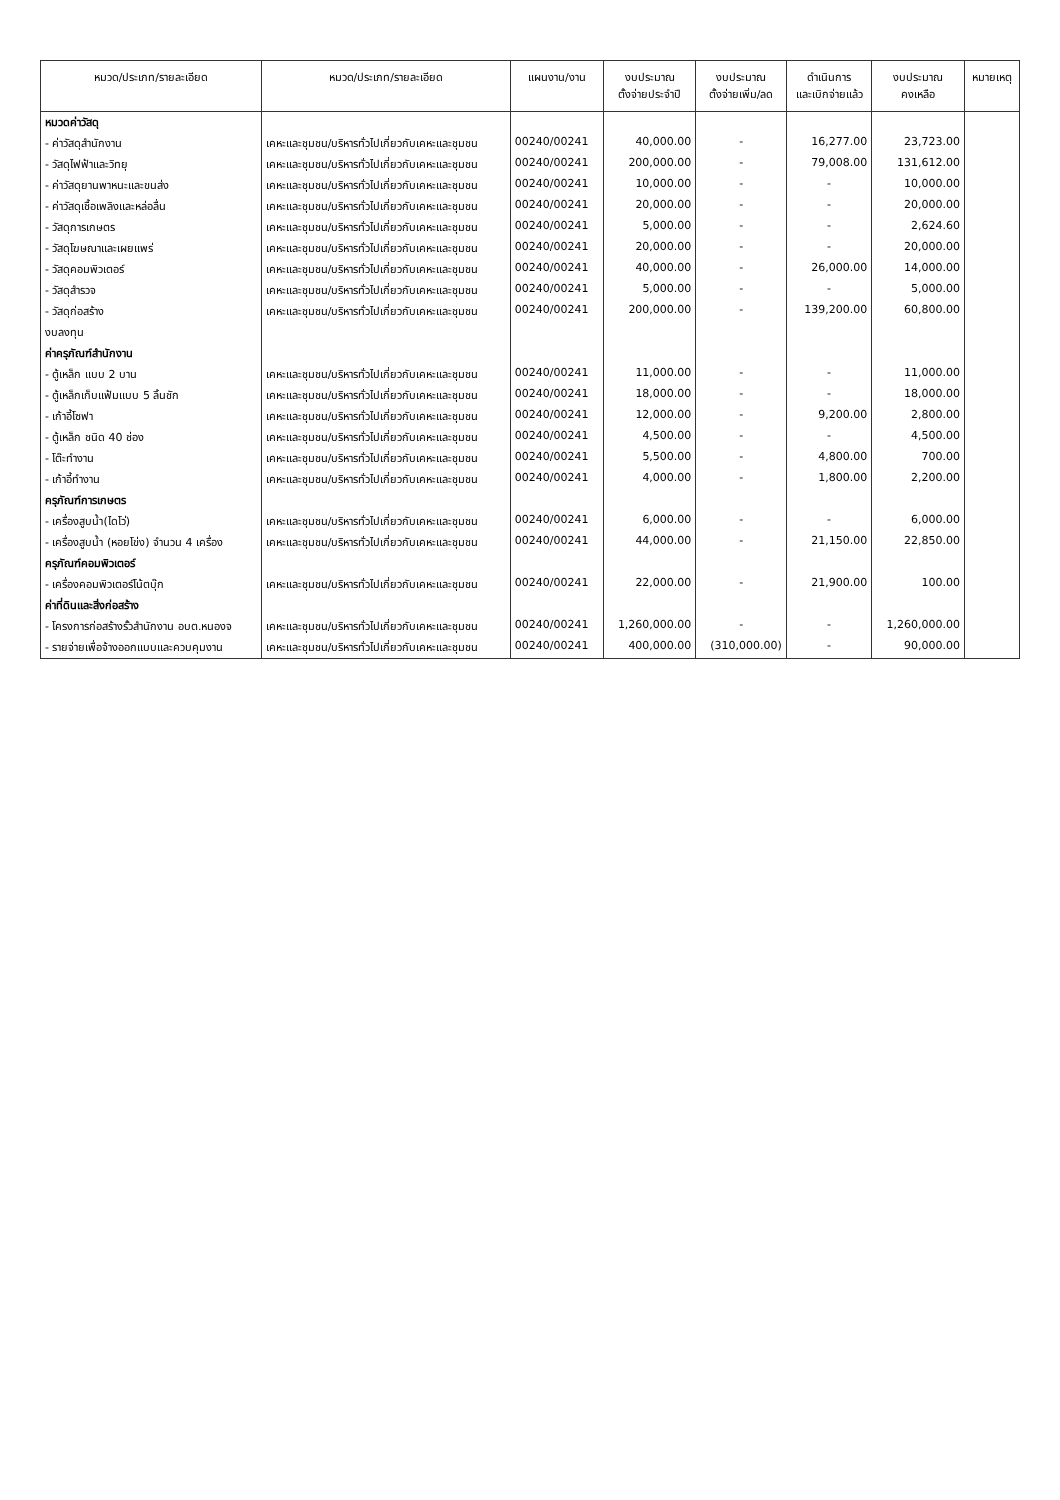| หมวด/ประเภท/รายละเอียด | หมวด/ประเภท/รายละเอียด | แผนงาน/งาน | งบประมาณ ตั้งจ่ายประจำปี | งบประมาณ ตั้งจ่ายเพิ่ม/ลด | ดำเนินการ และเบิกจ่ายแล้ว | งบประมาณ คงเหลือ | หมายเหตุ |
| --- | --- | --- | --- | --- | --- | --- | --- |
| หมวดค่าวัสดุ | | | | | | | |
| - ค่าวัสดุสำนักงาน | เคหะและชุมชน/บริหารทั่วไปเกี่ยวกับเคหะและชุมชน | 00240/00241 | 40,000.00 | - | 16,277.00 | 23,723.00 | |
| - วัสดุไฟฟ้าและวิทยุ | เคหะและชุมชน/บริหารทั่วไปเกี่ยวกับเคหะและชุมชน | 00240/00241 | 200,000.00 | - | 79,008.00 | 131,612.00 | |
| - ค่าวัสดุยานพาหนะและขนส่ง | เคหะและชุมชน/บริหารทั่วไปเกี่ยวกับเคหะและชุมชน | 00240/00241 | 10,000.00 | - | - | 10,000.00 | |
| - ค่าวัสดุเชื้อเพลิงและหล่อลื่น | เคหะและชุมชน/บริหารทั่วไปเกี่ยวกับเคหะและชุมชน | 00240/00241 | 20,000.00 | - | - | 20,000.00 | |
| - วัสดุการเกษตร | เคหะและชุมชน/บริหารทั่วไปเกี่ยวกับเคหะและชุมชน | 00240/00241 | 5,000.00 | - | - | 2,624.60 | |
| - วัสดุโฆษณาและเผยแพร่ | เคหะและชุมชน/บริหารทั่วไปเกี่ยวกับเคหะและชุมชน | 00240/00241 | 20,000.00 | - | - | 20,000.00 | |
| - วัสดุคอมพิวเตอร์ | เคหะและชุมชน/บริหารทั่วไปเกี่ยวกับเคหะและชุมชน | 00240/00241 | 40,000.00 | - | 26,000.00 | 14,000.00 | |
| - วัสดุสำรวจ | เคหะและชุมชน/บริหารทั่วไปเกี่ยวกับเคหะและชุมชน | 00240/00241 | 5,000.00 | - | - | 5,000.00 | |
| - วัสดุก่อสร้าง | เคหะและชุมชน/บริหารทั่วไปเกี่ยวกับเคหะและชุมชน | 00240/00241 | 200,000.00 | - | 139,200.00 | 60,800.00 | |
| งบลงทุน | | | | | | | |
| ค่าครุภัณฑ์สำนักงาน | | | | | | | |
| - ตู้เหล็ก แบบ 2 บาน | เคหะและชุมชน/บริหารทั่วไปเกี่ยวกับเคหะและชุมชน | 00240/00241 | 11,000.00 | - | - | 11,000.00 | |
| - ตู้เหล็กเก็บแฟ้มแบบ 5 ลิ้นชัก | เคหะและชุมชน/บริหารทั่วไปเกี่ยวกับเคหะและชุมชน | 00240/00241 | 18,000.00 | - | - | 18,000.00 | |
| - เก้าอี้โซฟา | เคหะและชุมชน/บริหารทั่วไปเกี่ยวกับเคหะและชุมชน | 00240/00241 | 12,000.00 | - | 9,200.00 | 2,800.00 | |
| - ตู้เหล็ก ชนิด 40 ช่อง | เคหะและชุมชน/บริหารทั่วไปเกี่ยวกับเคหะและชุมชน | 00240/00241 | 4,500.00 | - | - | 4,500.00 | |
| - โต๊ะทำงาน | เคหะและชุมชน/บริหารทั่วไปเกี่ยวกับเคหะและชุมชน | 00240/00241 | 5,500.00 | - | 4,800.00 | 700.00 | |
| - เก้าอี้ทำงาน | เคหะและชุมชน/บริหารทั่วไปเกี่ยวกับเคหะและชุมชน | 00240/00241 | 4,000.00 | - | 1,800.00 | 2,200.00 | |
| ครุภัณฑ์การเกษตร | | | | | | | |
| - เครื่องสูบน้ำ(ไดโว่) | เคหะและชุมชน/บริหารทั่วไปเกี่ยวกับเคหะและชุมชน | 00240/00241 | 6,000.00 | - | - | 6,000.00 | |
| - เครื่องสูบน้ำ (หอยโข่ง) จำนวน 4 เครื่อง | เคหะและชุมชน/บริหารทั่วไปเกี่ยวกับเคหะและชุมชน | 00240/00241 | 44,000.00 | - | 21,150.00 | 22,850.00 | |
| ครุภัณฑ์คอมพิวเตอร์ | | | | | | | |
| - เครื่องคอมพิวเตอร์โน้ตบุ๊ก | เคหะและชุมชน/บริหารทั่วไปเกี่ยวกับเคหะและชุมชน | 00240/00241 | 22,000.00 | - | 21,900.00 | 100.00 | |
| ค่าที่ดินและสิ่งก่อสร้าง | | | | | | | |
| - โครงการก่อสร้างรั้วสำนักงาน อบต.หนองจ | เคหะและชุมชน/บริหารทั่วไปเกี่ยวกับเคหะและชุมชน | 00240/00241 | 1,260,000.00 | - | - | 1,260,000.00 | |
| - รายจ่ายเพื่อจ้างออกแบบและควบคุมงาน | เคหะและชุมชน/บริหารทั่วไปเกี่ยวกับเคหะและชุมชน | 00240/00241 | 400,000.00 | (310,000.00) | - | 90,000.00 | |